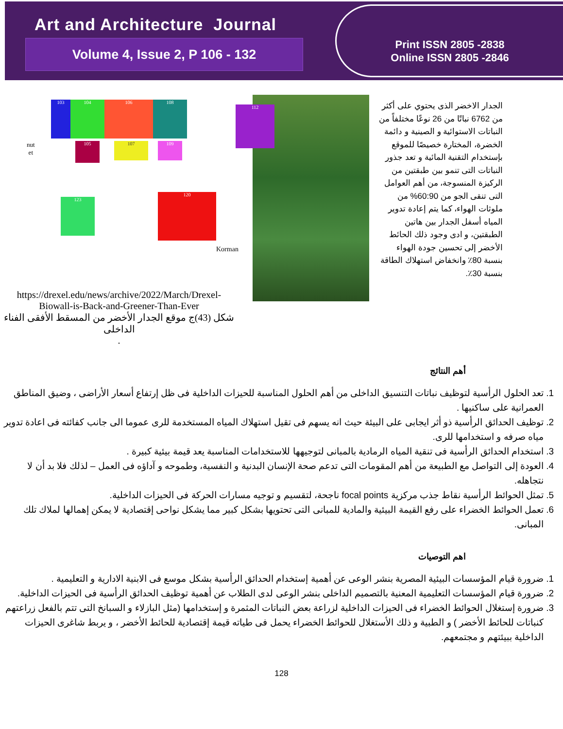Art and Architecture Journal
Volume 4, Issue 2, P 106 - 132
Print ISSN 2805 -2838
Online ISSN 2805 -2846
103 104 106 108
112
105 107 109
123
120
nut
et
Korman
https://drexel.edu/news/archive/2022/March/Drexel-Biowall-is-Back-and-Greener-Than-Ever
شكل (43)ج موقع الجدار الأخضر من المسقط الأفقى الفناء الداخلى
.
الجدار الاخضر الذى يحتوي على أكثر من 6762 نباتًا من 26 نوعًا مختلفاً من النباتات الاستوائية و الصينية و دائمة الخضرة، المختارة خصيصًا للموقع بإستخدام التقنية المائية و تعد جذور النباتات التى تنمو بين طبقتين من الركيزة المنسوجة، من أهم العوامل التى تنقى الجو من 60:90% من ملوثات الهواء، كما يتم إعادة تدوير المياه أسفل الجدار بين هاتين الطبقتين، و ادى وجود ذلك الحائط الأخضر إلى تحسين جودة الهواء بنسبة 80٪ وانخفاض استهلاك الطاقة بنسبة 30٪.
أهم النتائج
1. تعد الحلول الرأسية لتوظيف نباتات التنسيق الداخلى من أهم الحلول المناسبة للحيزات الداخلية فى ظل إرتفاع أسعار الأراضى ، وضيق المناطق العمرانية على ساكنيها .
2. توظيف الحدائق الرأسية ذو أثر ايجابى على البيئة حيث انه يسهم فى تقيل استهلاك المياه المستخدمة للرى عموما الى جانب كفائته فى اعادة تدوير مياه صرفه و استخدامها للرى.
3. استخدام الحدائق الرأسية فى تنقية المياه الرمادية بالمبانى لتوجيهها للاستخدامات المناسبة يعد قيمة بيئية كبيرة .
4. العودة إلى التواصل مع الطبيعة من أهم المقومات التى تدعم صحة الإنسان البدنية و النفسية، وطموحه و آداؤه فى العمل – لذلك فلا بد أن لا نتجاهله.
5. تمثل الحوائط الرأسية نقاط جذب مركزية focal points ناجحة، لتقسيم و توجيه مسارات الحركة فى الحيزات الداخلية.
6. تعمل الحوائط الخضراء على رفع القيمة البيئية والمادية للمبانى التى تحتويها بشكل كبير مما يشكل نواحى إقتصادية لا يمكن إهمالها لملاك تلك المبانى.
اهم التوصيات
1. ضرورة قيام المؤسسات البيئية المصرية بنشر الوعى عن أهمية إستخدام الحدائق الرأسية بشكل موسع فى الابنية الادارية و التعليمية .
2. ضرورة قيام المؤسسات التعليمية المعنية بالتصميم الداخلى بنشر الوعى لدى الطلاب عن أهمية توظيف الحدائق الرأسية فى الحيزات الداخلية.
3. ضرورة إستغلال الحوائط الخضراء فى الحيزات الداخلية لزراعة بعض النباتات المثمرة و إستخدامها (مثل البازلاء و السبانخ التى تتم بالفعل زراعتهم كنباتات للحائط الأخضر ) و الطبية و ذلك الأستغلال للحوائط الخضراء يحمل فى طياته قيمة إقتصادية للحائط الأخضر ، و يربط شاغرى الحيزات الداخلية ببيئتهم و مجتمعهم.
128